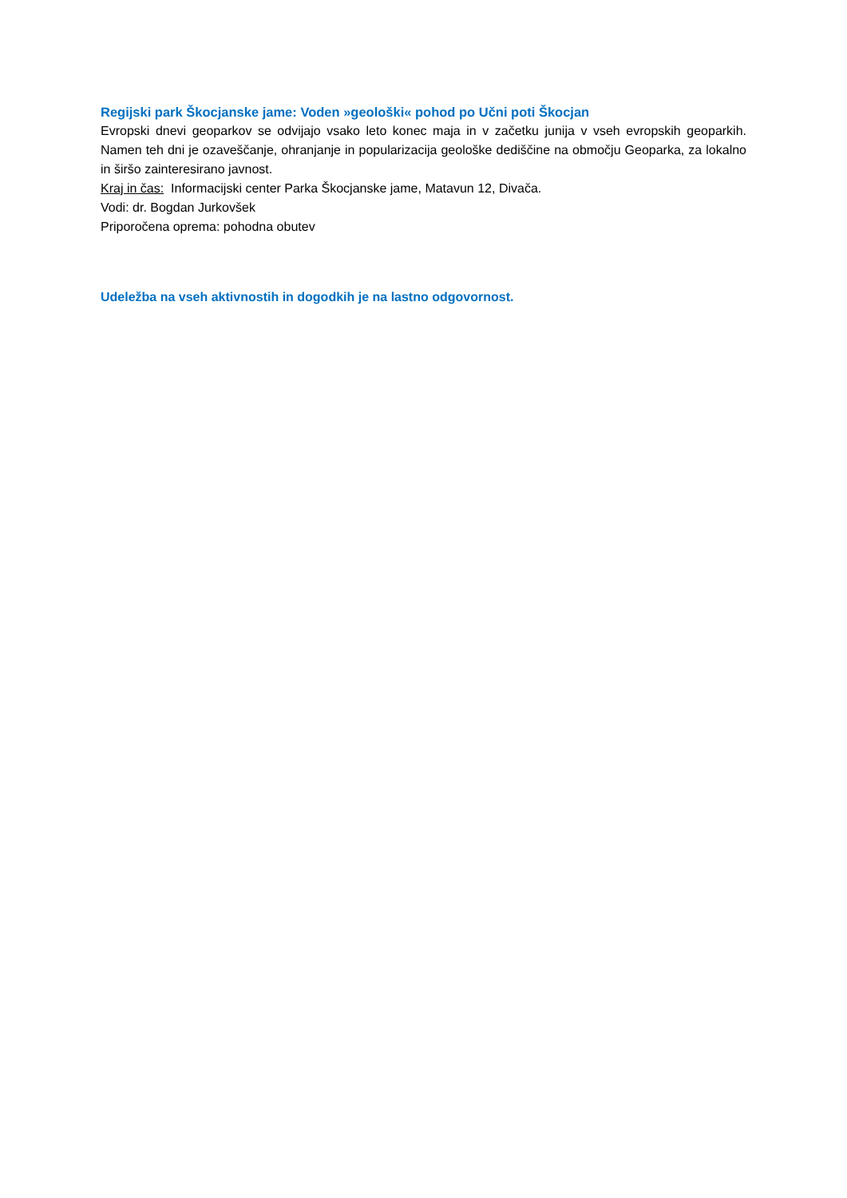Regijski park Škocjanske jame: Voden »geološki« pohod po Učni poti Škocjan
Evropski dnevi geoparkov se odvijajo vsako leto konec maja in v začetku junija v vseh evropskih geoparkih. Namen teh dni je ozaveščanje, ohranjanje in popularizacija geološke dediščine na območju Geoparka, za lokalno in širšo zainteresirano javnost.
Kraj in čas: Informacijski center Parka Škocjanske jame, Matavun 12, Divača.
Vodi: dr. Bogdan Jurkovšek
Priporočena oprema: pohodna obutev
Udeležba na vseh aktivnostih in dogodkih je na lastno odgovornost.